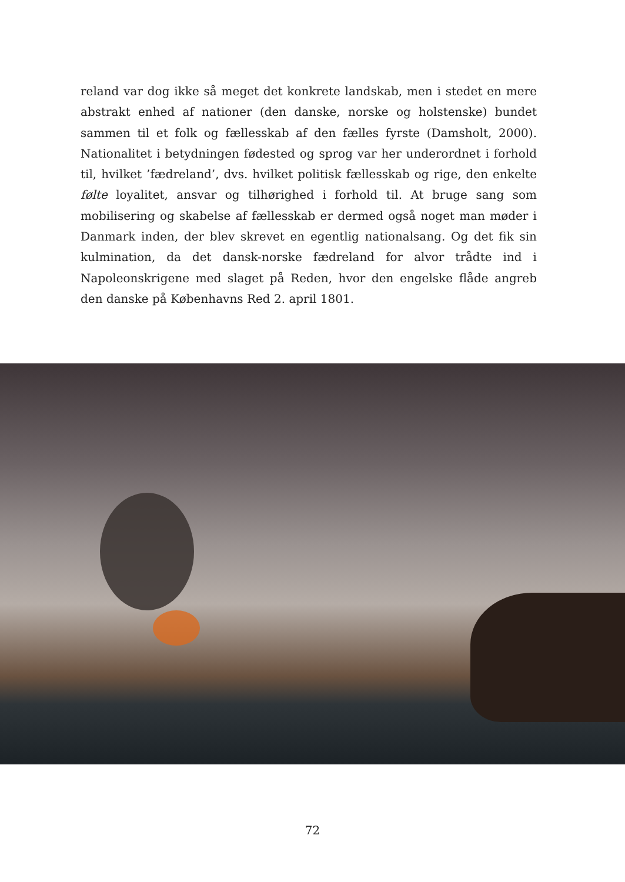reland var dog ikke så meget det konkrete landskab, men i stedet en mere abstrakt enhed af nationer (den danske, norske og holstenske) bundet sammen til et folk og fællesskab af den fælles fyrste (Damsholt, 2000). Nationalitet i betydningen fødested og sprog var her underordnet i forhold til, hvilket ’fædreland’, dvs. hvilket politisk fællesskab og rige, den enkelte følte loyalitet, ansvar og tilhørighed i forhold til. At bruge sang som mobilisering og skabelse af fællesskab er dermed også noget man møder i Danmark inden, der blev skrevet en egentlig nationalsang. Og det fik sin kulmination, da det dansk-norske fædreland for alvor trådte ind i Napoleonskrigene med slaget på Reden, hvor den engelske flåde angreb den danske på Københavns Red 2. april 1801.
72